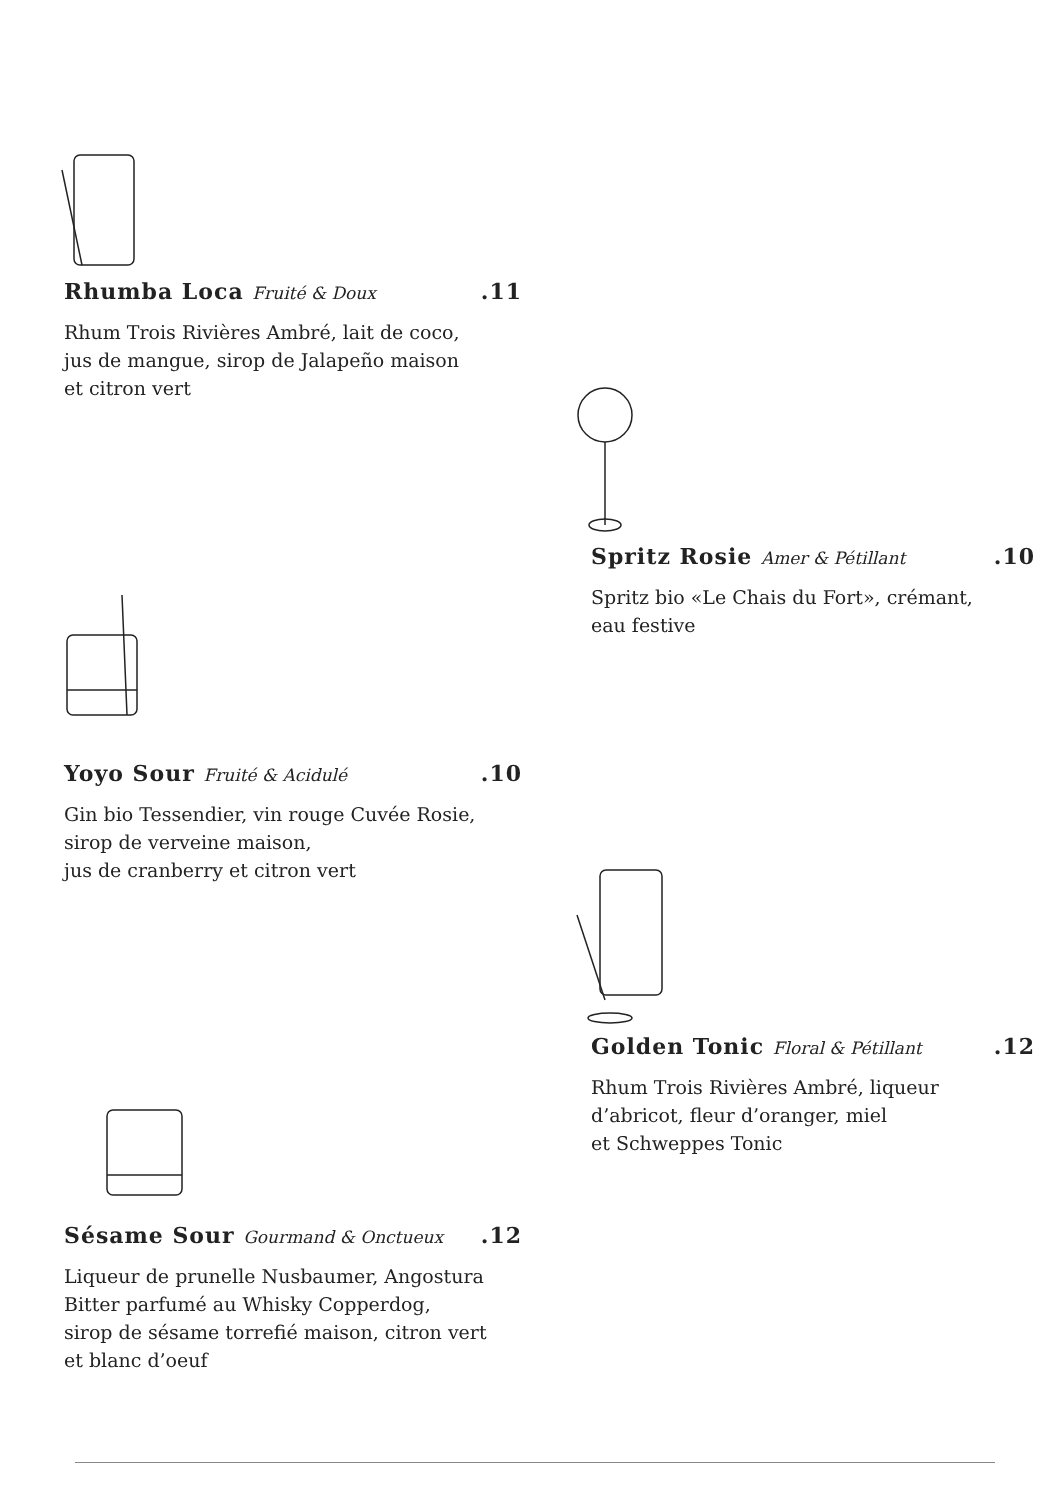Rhumba Loca Fruité & Doux.11
Rhum Trois Rivières Ambré, lait de coco,
jus de mangue, sirop de Jalapeño maison
et citron vert
Spritz Rosie Amer & Pétillant.10
Spritz bio «Le Chais du Fort», crémant,
eau festive
Yoyo Sour Fruité & Acidulé.10
Gin bio Tessendier, vin rouge Cuvée Rosie,
sirop de verveine maison,
jus de cranberry et citron vert
Golden Tonic Floral & Pétillant.12
Rhum Trois Rivières Ambré, liqueur
d’abricot, fleur d’oranger, miel
et Schweppes Tonic
Sésame Sour Gourmand & Onctueux.12
Liqueur de prunelle Nusbaumer, Angostura
Bitter parfumé au Whisky Copperdog,
sirop de sésame torrefié maison, citron vert
et blanc d’oeuf